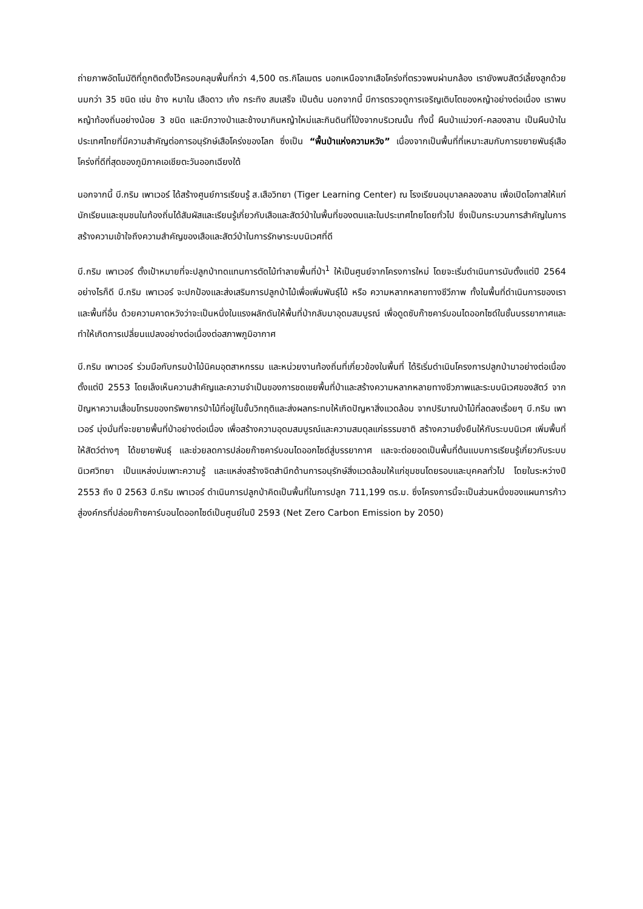ถ่ายภาพอัตโนมัติที่ถูกติดตั้งไว้ครอบคลุมพื้นที่กว่า 4,500 ตร.กิโลเมตร นอกเหนือจากเสือโคร่งที่ตรวจพบผ่านกล้อง เรายังพบสัตว์เลี้ยงลูกด้วยนมกว่า 35 ชนิด เช่น ช้าง หมาใน เสือดาว เก้ง กระทิง สมเสร็จ เป็นต้น นอกจากนี้ มีการตรวจดูการเจริญเติบโตของหญ้าอย่างต่อเนื่อง เราพบหญ้าท้องถิ่นอย่างน้อย 3 ชนิด และมีกวางป่าและช้างมากินหญ้าใหม่และกินดินที่โป่งจากบริเวณนั้น ทั้งนี้ ผืนป่าแม่วงก์-คลองลาน เป็นผืนป่าในประเทศไทยที่มีความสำคัญต่อการอนุรักษ์เสือโคร่งของโลก ซึ่งเป็น “พื้นป่าแห่งความหวัง” เนื่องจากเป็นพื้นที่ที่เหมาะสมกับการขยายพันธุ์เสือโคร่งที่ดีที่สุดของภูมิภาคเอเชียตะวันออกเฉียงใต้
นอกจากนี้ บี.กริม เพาเวอร์ ได้สร้างศูนย์การเรียนรู้ ส.เสือวิทยา (Tiger Learning Center) ณ โรงเรียนอนุบาลคลองลาน เพื่อเปิดโอกาสให้แก่นักเรียนและชุมชนในท้องถิ่นได้สัมผัสและเรียนรู้เกี่ยวกับเสือและสัตว์ป่าในพื้นที่ของตนและในประเทศไทยโดยทั่วไป ซึ่งเป็นกระบวนการสำคัญในการสร้างความเข้าใจถึงความสำคัญของเสือและสัตว์ป่าในการรักษาระบบนิเวศที่ดี
บี.กริม เพาเวอร์ ตั้งเป้าหมายที่จะปลูกป่าทดแทนการตัดไม้ทำลายพื้นที่ป่า<sup>1</sup> ให้เป็นศูนย์จากโครงการใหม่ โดยจะเริ่มดำเนินการนับตั้งแต่ปี 2564 อย่างไรก็ดี บี.กริม เพาเวอร์ จะปกป้องและส่งเสริมการปลูกป่าไม้เพื่อเพิ่มพันธุ์ไม้ หรือ ความหลากหลายทางชีวีภาพ ทั้งในพื้นที่ดำเนินการของเราและพื้นที่อื่น ด้วยความคาดหวังว่าจะเป็นหนึ่งในแรงผลักดันให้พื้นที่ป่ากลับมาอุดมสมบูรณ์ เพื่อดูดซับก๊าซคาร์บอนไดออกไซด์ในชั้นบรรยากาศและทำให้เกิดการเปลี่ยนแปลงอย่างต่อเนื่องต่อสภาพภูมิอากาศ
บี.กริม เพาเวอร์ ร่วมมือกับกรมป่าไม้นิคมอุตสาหกรรม และหน่วยงานท้องถิ่นที่เกี่ยวข้องในพื้นที่ ได้ริเริ่มดำเนินโครงการปลูกป่ามาอย่างต่อเนื่องตั้งแต่ปี 2553 โดยเล็งเห็นความสำคัญและความจำเป็นของการชดเชยพื้นที่ป่าและสร้างความหลากหลายทางชีวภาพและระบบนิเวศของสัตว์ จากปัญหาความเสื่อมโทรมของทรัพยากรป่าไม้ที่อยู่ในขั้นวิกฤติและส่งผลกระทบให้เกิดปัญหาสิ่งแวดล้อม จากปริมาณป่าไม้ที่ลดลงเรื่อยๆ บี.กริม เพาเวอร์ มุ่งมั่นที่จะขยายพื้นที่ป่าอย่างต่อเนื่อง เพื่อสร้างความอุดมสมบูรณ์และความสมดุลแก่ธรรมชาติ สร้างความยั่งยืนให้กับระบบนิเวศ เพิ่มพื้นที่ให้สัตว์ต่างๆ ได้ขยายพันธุ์ และช่วยลดการปล่อยก๊าซคาร์บอนไดออกไซด์สู่บรรยากาศ และจะต่อยอดเป็นพื้นที่ต้นแบบการเรียนรู้เกี่ยวกับระบบนิเวศวิทยา เป็นแหล่งบ่มเพาะความรู้ และแหล่งสร้างจิตสำนึกด้านการอนุรักษ์สิ่งแวดล้อมให้แก่ชุมชนโดยรอบและบุคคลทั่วไป โดยในระหว่างปี 2553 ถึง ปี 2563 บี.กริม เพาเวอร์ ดำเนินการปลูกป่าคิดเป็นพื้นที่ในการปลูก 711,199 ตร.ม. ซึ่งโครงการนี้จะเป็นส่วนหนึ่งของแผนการก้าวสู่องค์กรที่ปล่อยก๊าซคาร์บอนไดออกไซด์เป็นศูนย์ในปี 2593 (Net Zero Carbon Emission by 2050)